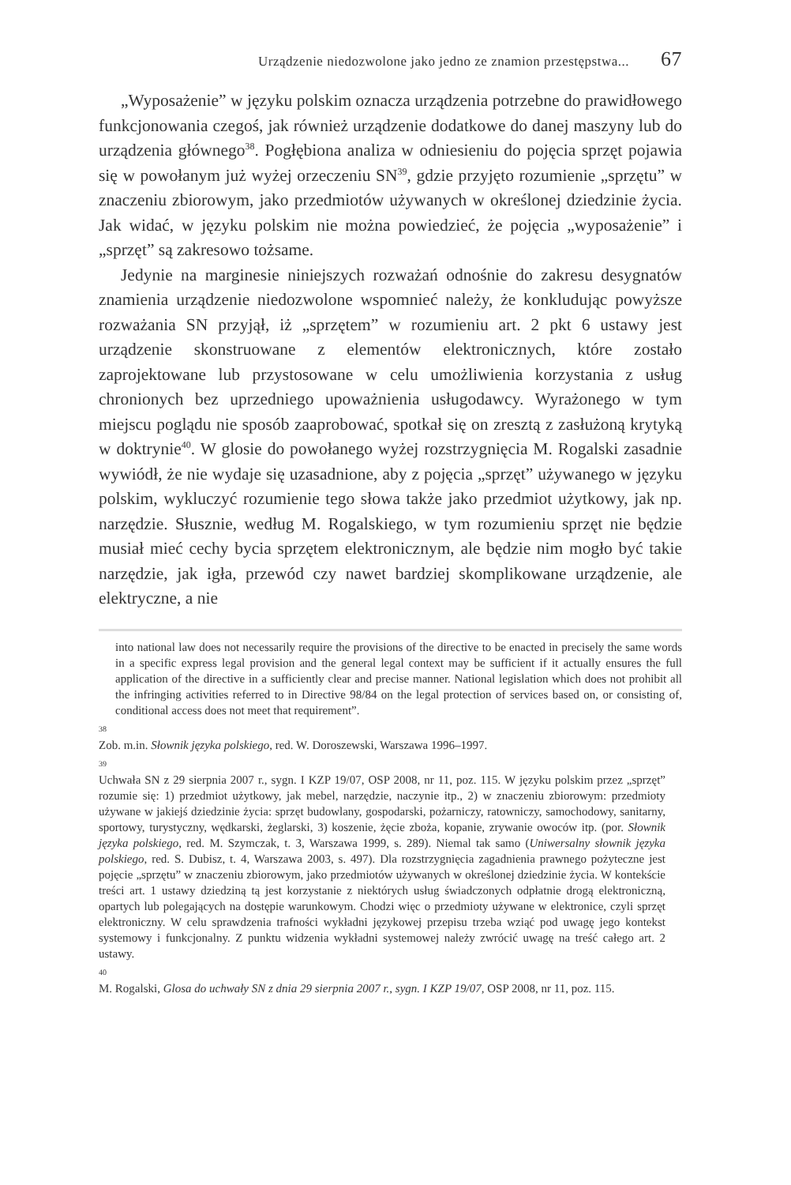Urządzenie niedozwolone jako jedno ze znamion przestępstwa... 67
„Wyposażenie” w języku polskim oznacza urządzenia potrzebne do prawidłowego funkcjonowania czegoś, jak również urządzenie dodatkowe do danej maszyny lub do urządzenia głównego<sup>38</sup>. Pogłębiona analiza w odniesieniu do pojęcia sprzęt pojawia się w powołanym już wyżej orzeczeniu SN<sup>39</sup>, gdzie przyjęto rozumienie „sprzętu” w znaczeniu zbiorowym, jako przedmiotów używanych w określonej dziedzinie życia. Jak widać, w języku polskim nie można powiedzieć, że pojęcia „wyposażenie” i „sprzęt” są zakresowo tożsame.
Jedynie na marginesie niniejszych rozważań odnośnie do zakresu desygnatów znamienia urządzenie niedozwolone wspomnieć należy, że konkludując powyższe rozważania SN przyjął, iż „sprzętem” w rozumieniu art. 2 pkt 6 ustawy jest urządzenie skonstruowane z elementów elektronicznych, które zostało zaprojektowane lub przystosowane w celu umożliwienia korzystania z usług chronionych bez uprzedniego upoważnienia usługodawcy. Wyrażonego w tym miejscu poglądu nie sposób zaaprobować, spotkał się on zresztą z zasłużoną krytyką w doktrynie<sup>40</sup>. W glosie do powołanego wyżej rozstrzygnięcia M. Rogalski zasadnie wywiódł, że nie wydaje się uzasadnione, aby z pojęcia „sprzęt” używanego w języku polskim, wykluczyć rozumienie tego słowa także jako przedmiot użytkowy, jak np. narzędzie. Słusznie, według M. Rogalskiego, w tym rozumieniu sprzęt nie będzie musiał mieć cechy bycia sprzętem elektronicznym, ale będzie nim mogło być takie narzędzie, jak igła, przewód czy nawet bardziej skomplikowane urządzenie, ale elektryczne, a nie
into national law does not necessarily require the provisions of the directive to be enacted in precisely the same words in a specific express legal provision and the general legal context may be sufficient if it actually ensures the full application of the directive in a sufficiently clear and precise manner. National legislation which does not prohibit all the infringing activities referred to in Directive 98/84 on the legal protection of services based on, or consisting of, conditional access does not meet that requirement”.
38 Zob. m.in. Słownik języka polskiego, red. W. Doroszewski, Warszawa 1996–1997.
39 Uchwała SN z 29 sierpnia 2007 r., sygn. I KZP 19/07, OSP 2008, nr 11, poz. 115. W języku polskim przez „sprzęt” rozumie się: 1) przedmiot użytkowy, jak mebel, narzędzie, naczynie itp., 2) w znaczeniu zbiorowym: przedmioty używane w jakiejś dziedzinie życia: sprzęt budowlany, gospodarski, pożarniczy, ratowniczy, samochodowy, sanitarny, sportowy, turystyczny, wędkarski, żeglarski, 3) koszenie, żęcie zboża, kopanie, zrywanie owoców itp. (por. Słownik języka polskiego, red. M. Szymczak, t. 3, Warszawa 1999, s. 289). Niemal tak samo (Uniwersalny słownik języka polskiego, red. S. Dubisz, t. 4, Warszawa 2003, s. 497). Dla rozstrzygnięcia zagadnienia prawnego pożyteczne jest pojęcie „sprzętu” w znaczeniu zbiorowym, jako przedmiotów używanych w określonej dziedzinie życia. W kontekście treści art. 1 ustawy dziedziną tą jest korzystanie z niektórych usług świadczonych odpłatnie drogą elektroniczną, opartych lub polegających na dostępie warunkowym. Chodzi więc o przedmioty używane w elektronice, czyli sprzęt elektroniczny. W celu sprawdzenia trafności wykładni językowej przepisu trzeba wziąć pod uwagę jego kontekst systemowy i funkcjonalny. Z punktu widzenia wykładni systemowej należy zwrócić uwagę na treść całego art. 2 ustawy.
40 M. Rogalski, Glosa do uchwały SN z dnia 29 sierpnia 2007 r., sygn. I KZP 19/07, OSP 2008, nr 11, poz. 115.